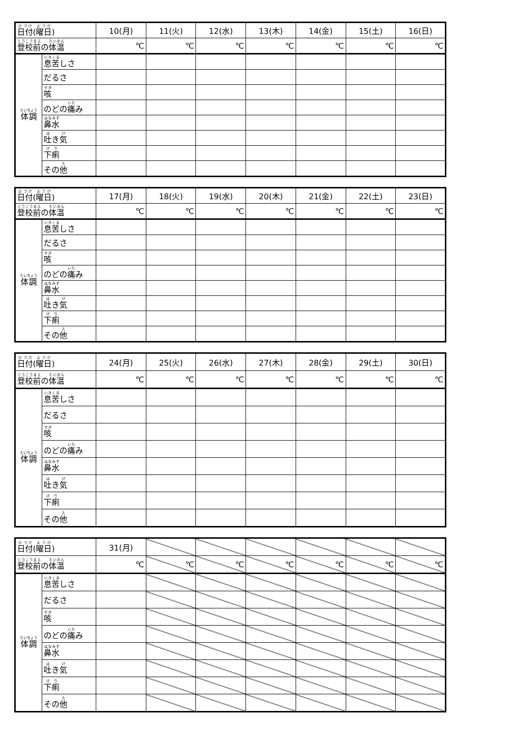| 日付 ( 曜日 ) | | 10(月) | 11(火) | 12(水) | 13(木) | 14(金) | 15(土) | 16(日) |
| 登校前 の 体温 | | ℃ | ℃ | ℃ | ℃ | ℃ | ℃ | ℃ |
| 体調 | 息苦 しさ | | | | | | | |
| | だるさ | | | | | | | |
| | 咳 | | | | | | | |
| | のどの 痛 み | | | | | | | |
| | 鼻水 | | | | | | | |
| | 吐 き 気 | | | | | | | |
| | 下痢 | | | | | | | |
| | その 他 | | | | | | | |
| 日付 ( 曜日 ) | | 17(月) | 18(火) | 19(水) | 20(木) | 21(金) | 22(土) | 23(日) |
| 登校前 の 体温 | | ℃ | ℃ | ℃ | ℃ | ℃ | ℃ | ℃ |
| 体調 | 息苦 しさ | | | | | | | |
| | だるさ | | | | | | | |
| | 咳 | | | | | | | |
| | のどの 痛 み | | | | | | | |
| | 鼻水 | | | | | | | |
| | 吐 き 気 | | | | | | | |
| | 下痢 | | | | | | | |
| | その 他 | | | | | | | |
| 日付 ( 曜日 ) | | 24(月) | 25(火) | 26(水) | 27(木) | 28(金) | 29(土) | 30(日) |
| 登校前 の 体温 | | ℃ | ℃ | ℃ | ℃ | ℃ | ℃ | ℃ |
| 体調 | 息苦 しさ | | | | | | | |
| | だるさ | | | | | | | |
| | 咳 | | | | | | | |
| | のどの 痛 み | | | | | | | |
| | 鼻水 | | | | | | | |
| | 吐 き 気 | | | | | | | |
| | 下痢 | | | | | | | |
| | その 他 | | | | | | | |
| 日付 ( 曜日 ) | | 31(月) | | | | | | |
| 登校前 の 体温 | | ℃ | ℃ | ℃ | ℃ | ℃ | ℃ | ℃ |
| 体調 | 息苦 しさ | | | | | | | |
| | だるさ | | | | | | | |
| | 咳 | | | | | | | |
| | のどの 痛 み | | | | | | | |
| | 鼻水 | | | | | | | |
| | 吐 き 気 | | | | | | | |
| | 下痢 | | | | | | | |
| | その 他 | | | | | | | |